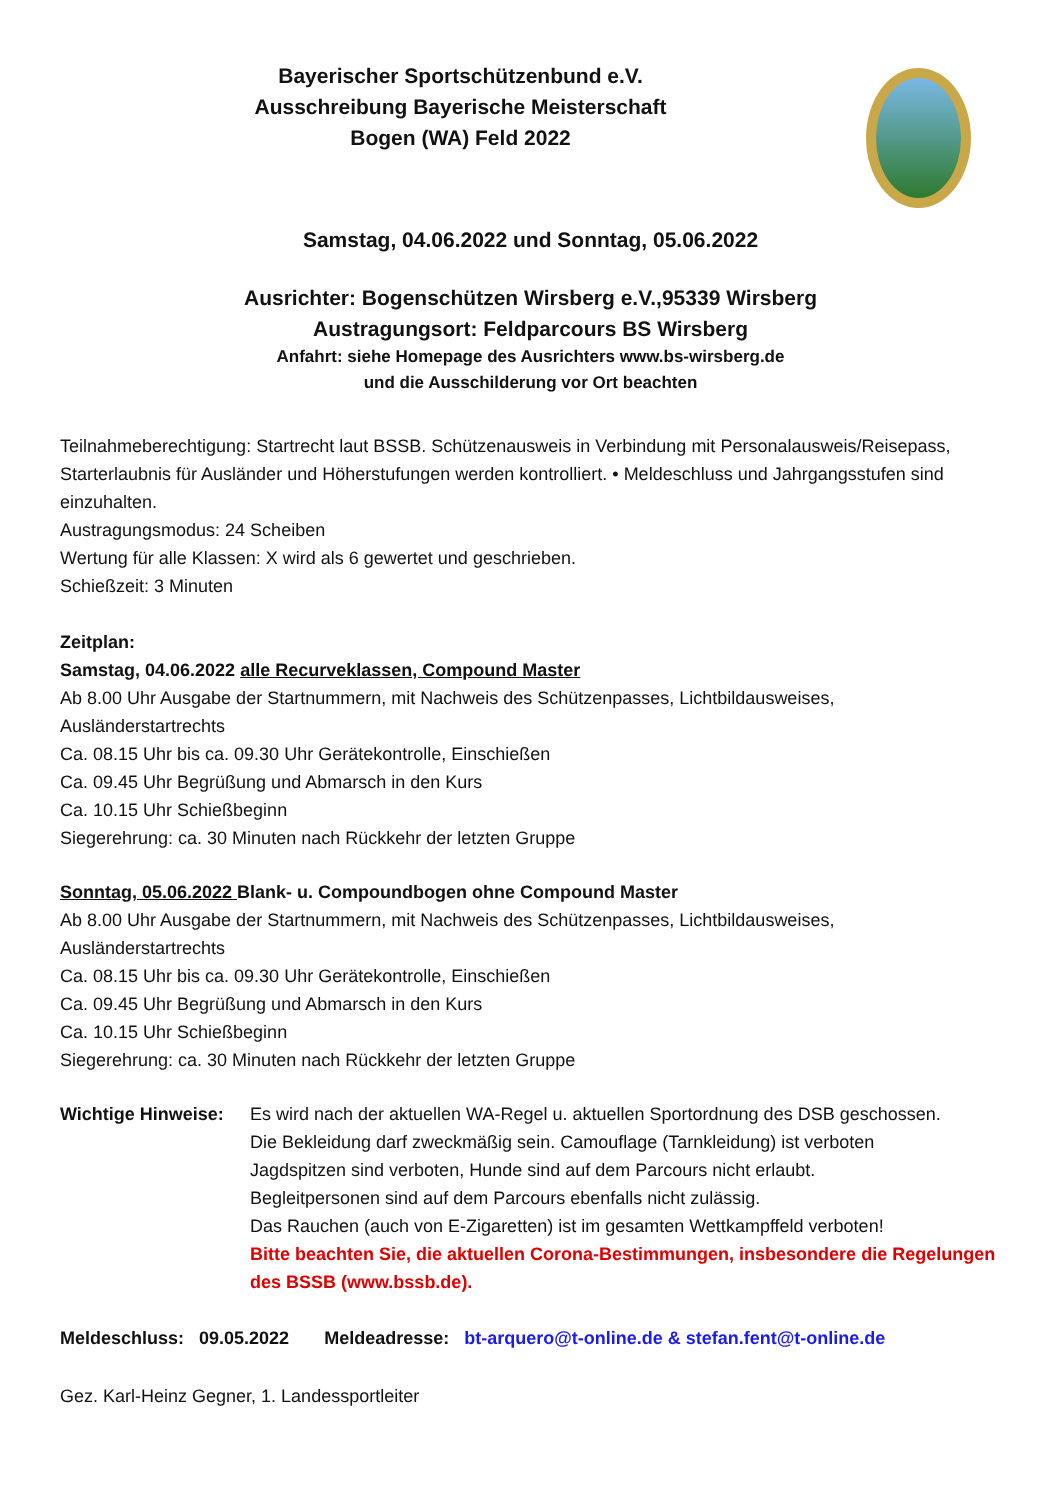Bayerischer Sportschützenbund e.V.
Ausschreibung Bayerische Meisterschaft
Bogen (WA) Feld 2022
Samstag, 04.06.2022 und Sonntag, 05.06.2022
Ausrichter: Bogenschützen Wirsberg e.V.,95339 Wirsberg
Austragungsort: Feldparcours BS Wirsberg
Anfahrt: siehe Homepage des Ausrichters www.bs-wirsberg.de
und die Ausschilderung vor Ort beachten
Teilnahmeberechtigung: Startrecht laut BSSB. Schützenausweis in Verbindung mit Personalausweis/Reisepass, Starterlaubnis für Ausländer und Höherstufungen werden kontrolliert. • Meldeschluss und Jahrgangsstufen sind einzuhalten.
Austragungsmodus: 24 Scheiben
Wertung für alle Klassen: X wird als 6 gewertet und geschrieben.
Schießzeit: 3 Minuten
Zeitplan:
Samstag, 04.06.2022 alle Recurveklassen, Compound Master
Ab 8.00 Uhr Ausgabe der Startnummern, mit Nachweis des Schützenpasses, Lichtbildausweises, Ausländerstartrechts
Ca. 08.15 Uhr bis ca. 09.30 Uhr Gerätekontrolle, Einschießen
Ca. 09.45 Uhr Begrüßung und Abmarsch in den Kurs
Ca. 10.15 Uhr Schießbeginn
Siegerehrung: ca. 30 Minuten nach Rückkehr der letzten Gruppe
Sonntag, 05.06.2022 Blank- u. Compoundbogen ohne Compound Master
Ab 8.00 Uhr Ausgabe der Startnummern, mit Nachweis des Schützenpasses, Lichtbildausweises, Ausländerstartrechts
Ca. 08.15 Uhr bis ca. 09.30 Uhr Gerätekontrolle, Einschießen
Ca. 09.45 Uhr Begrüßung und Abmarsch in den Kurs
Ca. 10.15 Uhr Schießbeginn
Siegerehrung: ca. 30 Minuten nach Rückkehr der letzten Gruppe
Wichtige Hinweise:
Es wird nach der aktuellen WA-Regel u. aktuellen Sportordnung des DSB geschossen.
Die Bekleidung darf zweckmäßig sein. Camouflage (Tarnkleidung) ist verboten
Jagdspitzen sind verboten, Hunde sind auf dem Parcours nicht erlaubt.
Begleitpersonen sind auf dem Parcours ebenfalls nicht zulässig.
Das Rauchen (auch von E-Zigaretten) ist im gesamten Wettkampffeld verboten!
Bitte beachten Sie, die aktuellen Corona-Bestimmungen, insbesondere die Regelungen des BSSB (www.bssb.de).
Meldeschluss: 09.05.2022 Meldeadresse: bt-arquero@t-online.de & stefan.fent@t-online.de
Gez. Karl-Heinz Gegner, 1. Landessportleiter